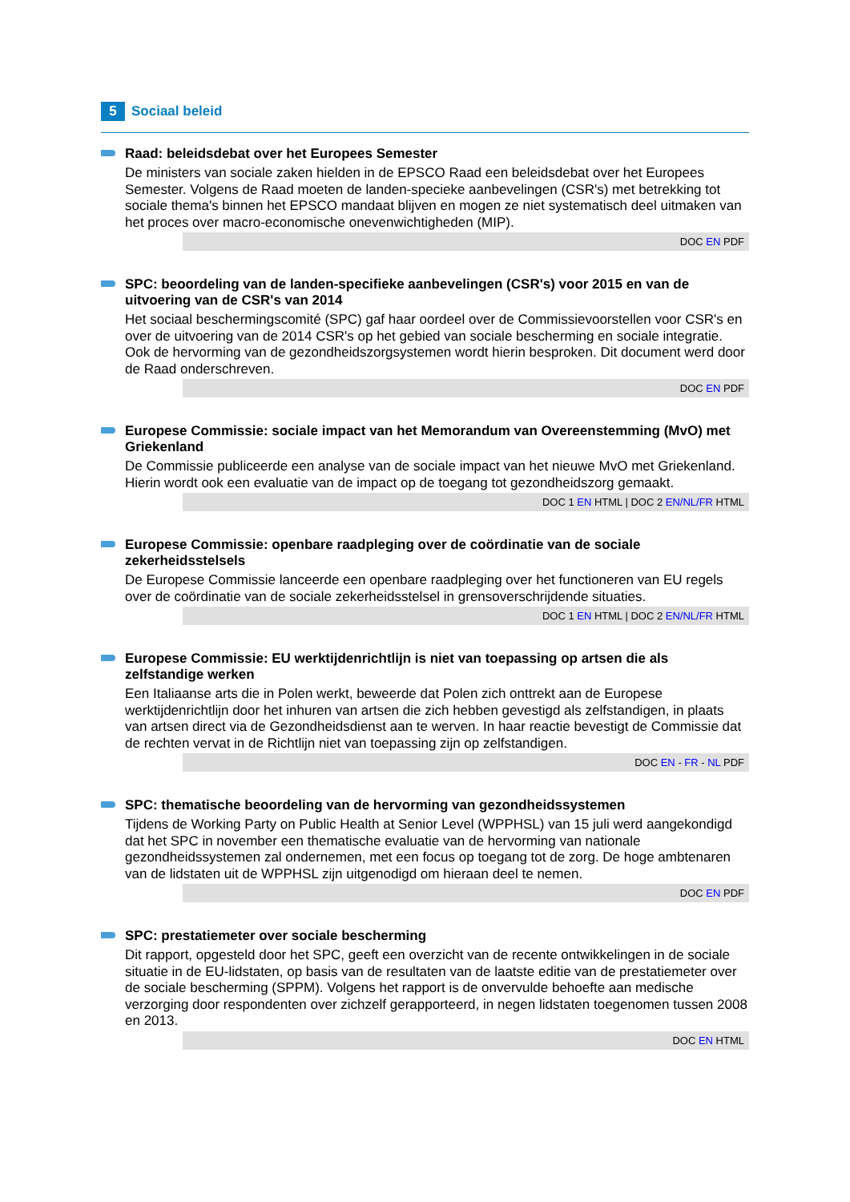5
Sociaal beleid
Raad: beleidsdebat over het Europees Semester
De ministers van sociale zaken hielden in de EPSCO Raad een beleidsdebat over het Europees Semester. Volgens de Raad moeten de landen-specieke aanbevelingen (CSR's) met betrekking tot sociale thema's binnen het EPSCO mandaat blijven en mogen ze niet systematisch deel uitmaken van het proces over macro-economische onevenwichtigheden (MIP).
DOC EN PDF
SPC: beoordeling van de landen-specifieke aanbevelingen (CSR's) voor 2015 en van de uitvoering van de CSR's van 2014
Het sociaal beschermingscomité (SPC) gaf haar oordeel over de Commissievoorstellen voor CSR's en over de uitvoering van de 2014 CSR's op het gebied van sociale bescherming en sociale integratie. Ook de hervorming van de gezondheidszorgsystemen wordt hierin besproken. Dit document werd door de Raad onderschreven.
DOC EN PDF
Europese Commissie: sociale impact van het Memorandum van Overeenstemming (MvO) met Griekenland
De Commissie publiceerde een analyse van de sociale impact van het nieuwe MvO met Griekenland. Hierin wordt ook een evaluatie van de impact op de toegang tot gezondheidszorg gemaakt.
DOC 1 EN HTML | DOC 2 EN/NL/FR HTML
Europese Commissie: openbare raadpleging over de coördinatie van de sociale zekerheidsstelsels
De Europese Commissie lanceerde een openbare raadpleging over het functioneren van EU regels over de coördinatie van de sociale zekerheidsstelsel in grensoverschrijdende situaties.
DOC 1 EN HTML | DOC 2 EN/NL/FR HTML
Europese Commissie: EU werktijdenrichtlijn is niet van toepassing op artsen die als zelfstandige werken
Een Italiaanse arts die in Polen werkt, beweerde dat Polen zich onttrekt aan de Europese werktijdenrichtlijn door het inhuren van artsen die zich hebben gevestigd als zelfstandigen, in plaats van artsen direct via de Gezondheidsdienst aan te werven. In haar reactie bevestigt de Commissie dat de rechten vervat in de Richtlijn niet van toepassing zijn op zelfstandigen.
DOC EN - FR - NL PDF
SPC: thematische beoordeling van de hervorming van gezondheidssystemen
Tijdens de Working Party on Public Health at Senior Level (WPPHSL) van 15 juli werd aangekondigd dat het SPC in november een thematische evaluatie van de hervorming van nationale gezondheidssystemen zal ondernemen, met een focus op toegang tot de zorg. De hoge ambtenaren van de lidstaten uit de WPPHSL zijn uitgenodigd om hieraan deel te nemen.
DOC EN PDF
SPC: prestatiemeter over sociale bescherming
Dit rapport, opgesteld door het SPC, geeft een overzicht van de recente ontwikkelingen in de sociale situatie in de EU-lidstaten, op basis van de resultaten van de laatste editie van de prestatiemeter over de sociale bescherming (SPPM). Volgens het rapport is de onvervulde behoefte aan medische verzorging door respondenten over zichzelf gerapporteerd, in negen lidstaten toegenomen tussen 2008 en 2013.
DOC EN HTML